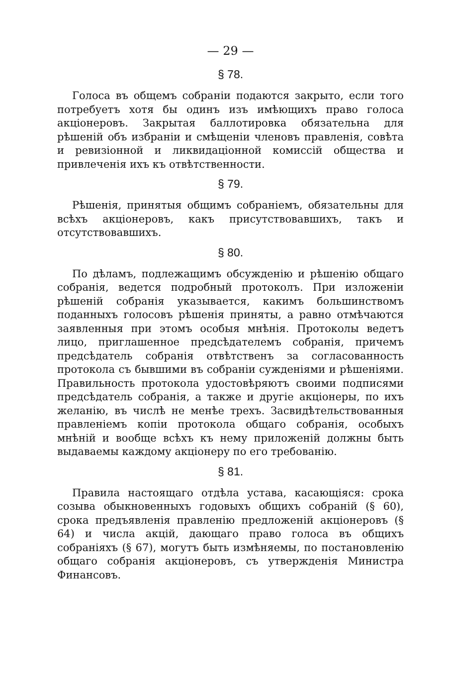— 29 —
§ 78.
Голоса въ общемъ собраніи подаются закрыто, если того потребуетъ хотя бы одинъ изъ имѣющихъ право голоса акціонеровъ. Закрытая баллотировка обязательна для рѣшеній объ избраніи и смѣщеніи членовъ правленія, совѣта и ревизіонной и ликвидаціонной комиссій общества и привлеченія ихъ къ отвѣтственности.
§ 79.
Рѣшенія, принятыя общимъ собраніемъ, обязательны для всѣхъ акціонеровъ, какъ присутствовавшихъ, такъ и отсутствовавшихъ.
§ 80.
По дѣламъ, подлежащимъ обсужденію и рѣшенію общаго собранія, ведется подробный протоколъ. При изложеніи рѣшеній собранія указывается, какимъ большинствомъ поданныхъ голосовъ рѣшенія приняты, а равно отмѣчаются заявленныя при этомъ особыя мнѣнія. Протоколы ведетъ лицо, приглашенное предсѣдателемъ собранія, причемъ предсѣдатель собранія отвѣтственъ за согласованность протокола съ бывшими въ собраніи сужденіями и рѣшеніями. Правильность протокола удостовѣряютъ своими подписями предсѣдатель собранія, а также и другіе акціонеры, по ихъ желанію, въ числѣ не менѣе трехъ. Засвидѣтельствованныя правленіемъ копіи протокола общаго собранія, особыхъ мнѣній и вообще всѣхъ къ нему приложеній должны быть выдаваемы каждому акціонеру по его требованію.
§ 81.
Правила настоящаго отдѣла устава, касающіяся: срока созыва обыкновенныхъ годовыхъ общихъ собраній (§ 60), срока предъявленія правленію предложеній акціонеровъ (§ 64) и числа акцій, дающаго право голоса въ общихъ собраніяхъ (§ 67), могутъ быть измѣняемы, по постановленію общаго собранія акціонеровъ, съ утвержденія Министра Финансовъ.